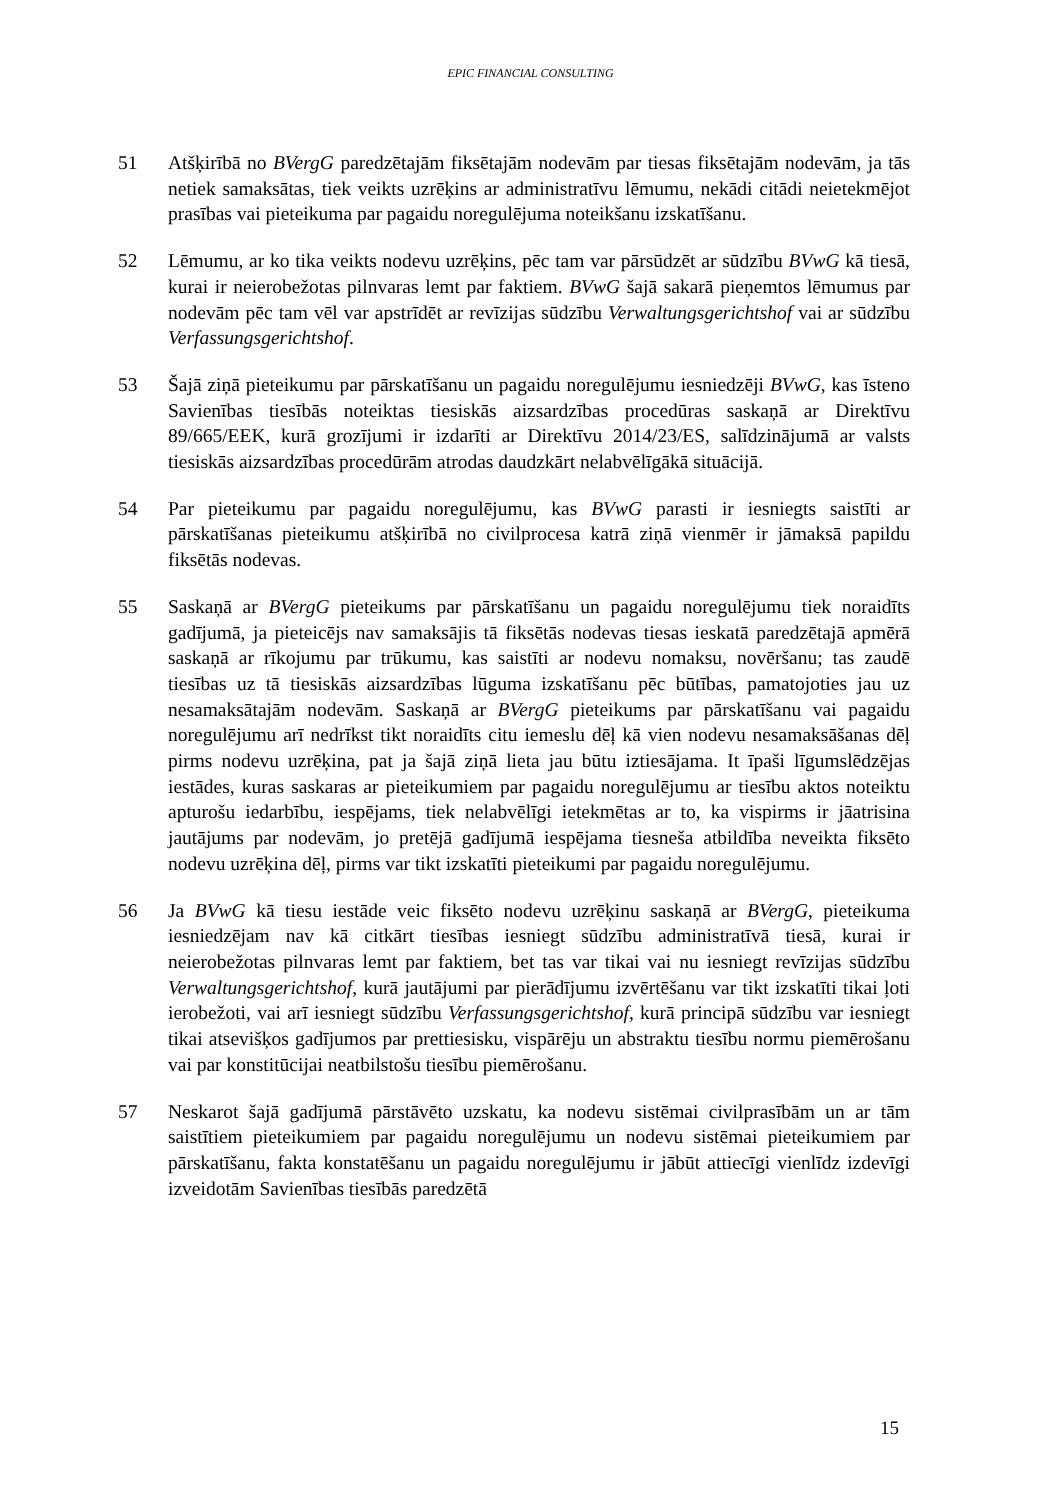EPIC FINANCIAL CONSULTING
51 Atšķirībā no BVergG paredzētajām fiksētajām nodevām par tiesas fiksētajām nodevām, ja tās netiek samaksātas, tiek veikts uzrēķins ar administratīvu lēmumu, nekādi citādi neietekmējot prasības vai pieteikuma par pagaidu noregulējuma noteikšanu izskatīšanu.
52 Lēmumu, ar ko tika veikts nodevu uzrēķins, pēc tam var pārsūdzēt ar sūdzību BVwG kā tiesā, kurai ir neierobežotas pilnvaras lemt par faktiem. BVwG šajā sakarā pieņemtos lēmumus par nodevām pēc tam vēl var apstrīdēt ar revīzijas sūdzību Verwaltungsgerichtshof vai ar sūdzību Verfassungsgerichtshof.
53 Šajā ziņā pieteikumu par pārskatīšanu un pagaidu noregulējumu iesniedzēji BVwG, kas īsteno Savienības tiesībās noteiktas tiesiskās aizsardzības procedūras saskaņā ar Direktīvu 89/665/EEK, kurā grozījumi ir izdarīti ar Direktīvu 2014/23/ES, salīdzinājumā ar valsts tiesiskās aizsardzības procedūrām atrodas daudzkārt nelabvēlīgākā situācijā.
54 Par pieteikumu par pagaidu noregulējumu, kas BVwG parasti ir iesniegts saistīti ar pārskatīšanas pieteikumu atšķirībā no civilprocesa katrā ziņā vienmēr ir jāmaksā papildu fiksētās nodevas.
55 Saskaņā ar BVergG pieteikums par pārskatīšanu un pagaidu noregulējumu tiek noraidīts gadījumā, ja pieteicējs nav samaksājis tā fiksētās nodevas tiesas ieskatā paredzētajā apmērā saskaņā ar rīkojumu par trūkumu, kas saistīti ar nodevu nomaksu, novēršanu; tas zaudē tiesības uz tā tiesiskās aizsardzības lūguma izskatīšanu pēc būtības, pamatojoties jau uz nesamaksātajām nodevām. Saskaņā ar BVergG pieteikums par pārskatīšanu vai pagaidu noregulējumu arī nedrīkst tikt noraidīts citu iemeslu dēļ kā vien nodevu nesamaksāšanas dēļ pirms nodevu uzrēķina, pat ja šajā ziņā lieta jau būtu iztiesājama. It īpaši līgumslēdzējas iestādes, kuras saskaras ar pieteikumiem par pagaidu noregulējumu ar tiesību aktos noteiktu apturošu iedarbību, iespējams, tiek nelabvēlīgi ietekmētas ar to, ka vispirms ir jāatrisina jautājums par nodevām, jo pretējā gadījumā iespējama tiesneša atbildība neveikta fiksēto nodevu uzrēķina dēļ, pirms var tikt izskatīti pieteikumi par pagaidu noregulējumu.
56 Ja BVwG kā tiesu iestāde veic fiksēto nodevu uzrēķinu saskaņā ar BVergG, pieteikuma iesniedzējam nav kā citkārt tiesības iesniegt sūdzību administratīvā tiesā, kurai ir neierobežotas pilnvaras lemt par faktiem, bet tas var tikai vai nu iesniegt revīzijas sūdzību Verwaltungsgerichtshof, kurā jautājumi par pierādījumu izvērtēšanu var tikt izskatīti tikai ļoti ierobežoti, vai arī iesniegt sūdzību Verfassungsgerichtshof, kurā principā sūdzību var iesniegt tikai atsevišķos gadījumos par prettiesisku, vispārēju un abstraktu tiesību normu piemērošanu vai par konstitūcijai neatbilstošu tiesību piemērošanu.
57 Neskarot šajā gadījumā pārstāvēto uzskatu, ka nodevu sistēmai civilprasībām un ar tām saistītiem pieteikumiem par pagaidu noregulējumu un nodevu sistēmai pieteikumiem par pārskatīšanu, fakta konstatēšanu un pagaidu noregulējumu ir jābūt attiecīgi vienlīdz izdevīgi izveidotām Savienības tiesībās paredzētā
15